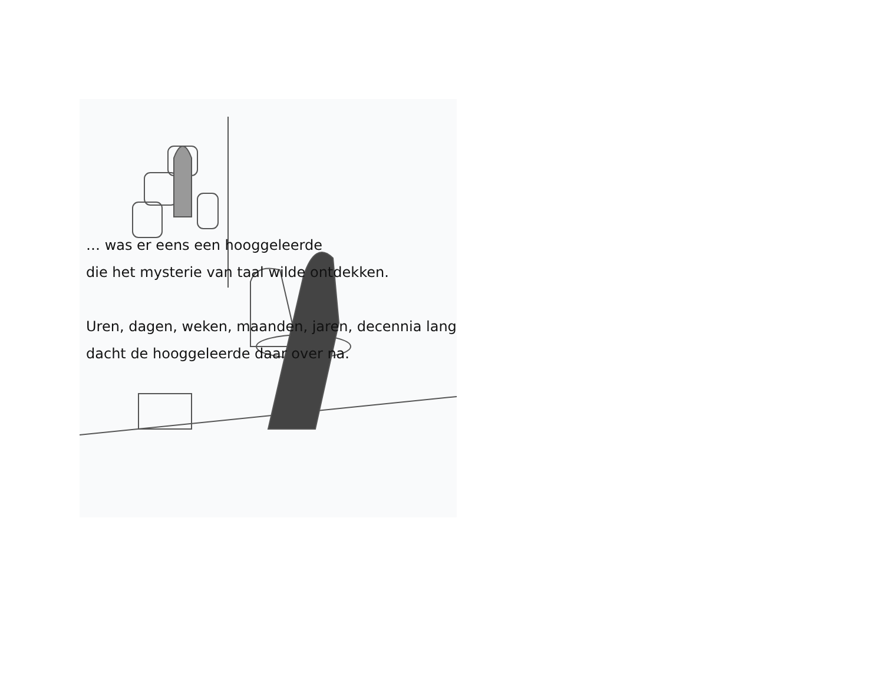… was er eens een hooggeleerde
die het mysterie van taal wilde ontdekken.
Uren, dagen, weken, maanden, jaren, decennia lang
dacht de hooggeleerde daar over na.